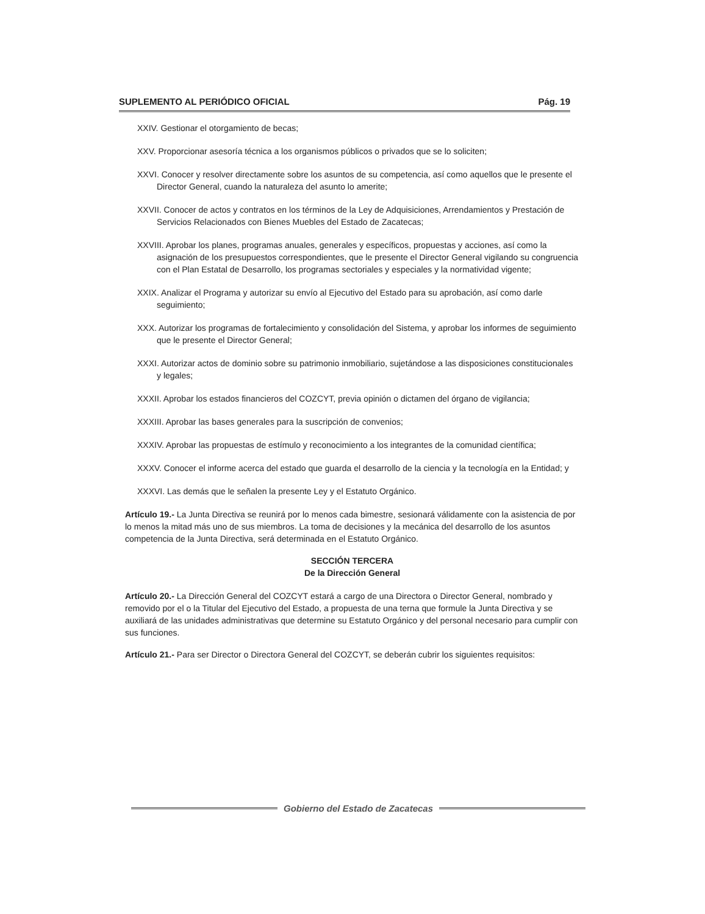SUPLEMENTO AL PERIÓDICO OFICIAL Pág. 19
XXIV. Gestionar el otorgamiento de becas;
XXV. Proporcionar asesoría técnica a los organismos públicos o privados que se lo soliciten;
XXVI. Conocer y resolver directamente sobre los asuntos de su competencia, así como aquellos que le presente el Director General, cuando la naturaleza del asunto lo amerite;
XXVII. Conocer de actos y contratos en los términos de la Ley de Adquisiciones, Arrendamientos y Prestación de Servicios Relacionados con Bienes Muebles del Estado de Zacatecas;
XXVIII. Aprobar los planes, programas anuales, generales y específicos, propuestas y acciones, así como la asignación de los presupuestos correspondientes, que le presente el Director General vigilando su congruencia con el Plan Estatal de Desarrollo, los programas sectoriales y especiales y la normatividad vigente;
XXIX. Analizar el Programa y autorizar su envío al Ejecutivo del Estado para su aprobación, así como darle seguimiento;
XXX. Autorizar los programas de fortalecimiento y consolidación del Sistema, y aprobar los informes de seguimiento que le presente el Director General;
XXXI. Autorizar actos de dominio sobre su patrimonio inmobiliario, sujetándose a las disposiciones constitucionales y legales;
XXXII. Aprobar los estados financieros del COZCYT, previa opinión o dictamen del órgano de vigilancia;
XXXIII. Aprobar las bases generales para la suscripción de convenios;
XXXIV. Aprobar las propuestas de estímulo y reconocimiento a los integrantes de la comunidad científica;
XXXV. Conocer el informe acerca del estado que guarda el desarrollo de la ciencia y la tecnología en la Entidad; y
XXXVI. Las demás que le señalen la presente Ley y el Estatuto Orgánico.
Artículo 19.- La Junta Directiva se reunirá por lo menos cada bimestre, sesionará válidamente con la asistencia de por lo menos la mitad más uno de sus miembros. La toma de decisiones y la mecánica del desarrollo de los asuntos competencia de la Junta Directiva, será determinada en el Estatuto Orgánico.
SECCIÓN TERCERA
De la Dirección General
Artículo 20.- La Dirección General del COZCYT estará a cargo de una Directora o Director General, nombrado y removido por el o la Titular del Ejecutivo del Estado, a propuesta de una terna que formule la Junta Directiva y se auxiliará de las unidades administrativas que determine su Estatuto Orgánico y del personal necesario para cumplir con sus funciones.
Artículo 21.- Para ser Director o Directora General del COZCYT, se deberán cubrir los siguientes requisitos:
Gobierno del Estado de Zacatecas